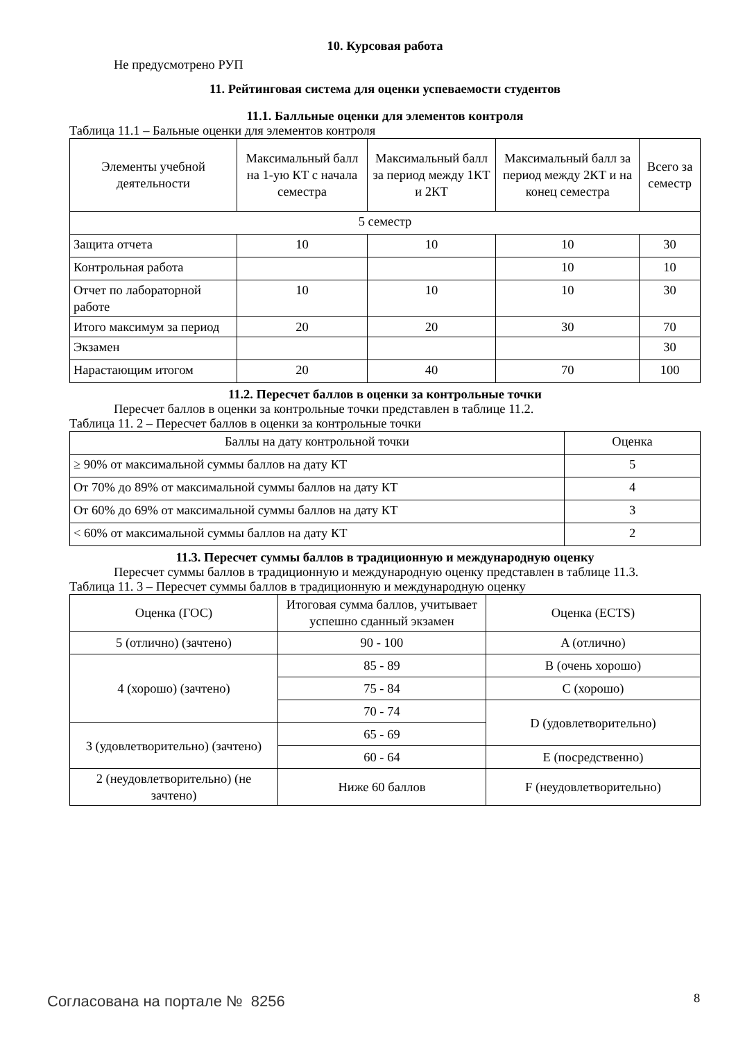10. Курсовая работа
Не предусмотрено РУП
11. Рейтинговая система для оценки успеваемости студентов
11.1. Балльные оценки для элементов контроля
Таблица 11.1 – Бальные оценки для элементов контроля
| Элементы учебной деятельности | Максимальный балл на 1-ую КТ с начала семестра | Максимальный балл за период между 1КТ и 2КТ | Максимальный балл за период между 2КТ и на конец семестра | Всего за семестр |
| 5 семестр | | | | |
| Защита отчета | 10 | 10 | 10 | 30 |
| Контрольная работа | | | 10 | 10 |
| Отчет по лабораторной работе | 10 | 10 | 10 | 30 |
| Итого максимум за период | 20 | 20 | 30 | 70 |
| Экзамен | | | | 30 |
| Нарастающим итогом | 20 | 40 | 70 | 100 |
11.2. Пересчет баллов в оценки за контрольные точки
Пересчет баллов в оценки за контрольные точки представлен в таблице 11.2.
Таблица 11. 2 – Пересчет баллов в оценки за контрольные точки
| Баллы на дату контрольной точки | Оценка |
| ≥ 90% от максимальной суммы баллов на дату КТ | 5 |
| От 70% до 89% от максимальной суммы баллов на дату КТ | 4 |
| От 60% до 69% от максимальной суммы баллов на дату КТ | 3 |
| < 60% от максимальной суммы баллов на дату КТ | 2 |
11.3. Пересчет суммы баллов в традиционную и международную оценку
Пересчет суммы баллов в традиционную и международную оценку представлен в таблице 11.3.
Таблица 11. 3 – Пересчет суммы баллов в традиционную и международную оценку
| Оценка (ГОС) | Итоговая сумма баллов, учитывает успешно сданный экзамен | Оценка (ECTS) |
| 5 (отлично) (зачтено) | 90 - 100 | A (отлично) |
| 4 (хорошо) (зачтено) | 85 - 89 | B (очень хорошо) |
| | 75 - 84 | C (хорошо) |
| | 70 - 74 | D (удовлетворительно) |
| 3 (удовлетворительно) (зачтено) | 65 - 69 | |
| | 60 - 64 | E (посредственно) |
| 2 (неудовлетворительно) (не зачтено) | Ниже 60 баллов | F (неудовлетворительно) |
Согласована на портале № 8256 8